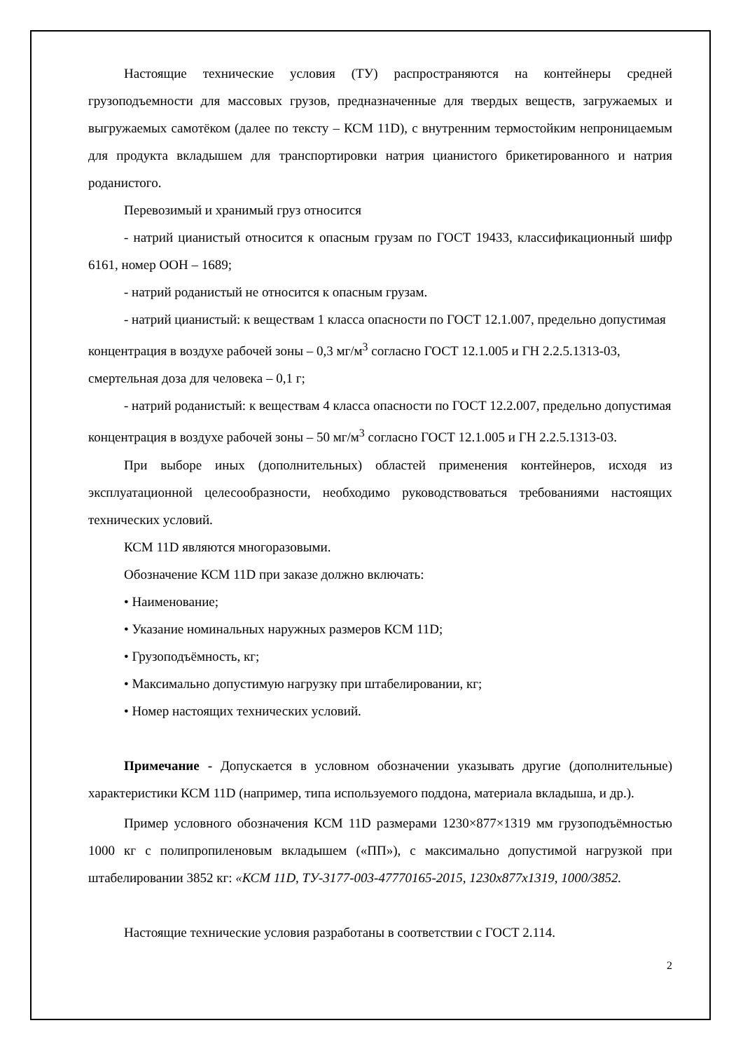Настоящие технические условия (ТУ) распространяются на контейнеры средней грузоподъемности для массовых грузов, предназначенные для твердых веществ, загружаемых и выгружаемых самотёком (далее по тексту – КСМ 11D), с внутренним термостойким непроницаемым для продукта вкладышем для транспортировки натрия цианистого брикетированного и натрия роданистого.
Перевозимый и хранимый груз относится
- натрий цианистый относится к опасным грузам по ГОСТ 19433, классификационный шифр 6161, номер ООН – 1689;
- натрий роданистый не относится к опасным грузам.
- натрий цианистый: к веществам 1 класса опасности по ГОСТ 12.1.007, предельно допустимая концентрация в воздухе рабочей зоны – 0,3 мг/м<sup>3</sup> согласно ГОСТ 12.1.005 и ГН 2.2.5.1313-03, смертельная доза для человека – 0,1 г;
- натрий роданистый: к веществам 4 класса опасности по ГОСТ 12.2.007, предельно допустимая концентрация в воздухе рабочей зоны – 50 мг/м<sup>3</sup> согласно ГОСТ 12.1.005 и ГН 2.2.5.1313-03.
При выборе иных (дополнительных) областей применения контейнеров, исходя из эксплуатационной целесообразности, необходимо руководствоваться требованиями настоящих технических условий.
КСМ 11D являются многоразовыми.
Обозначение КСМ 11D при заказе должно включать:
• Наименование;
• Указание номинальных наружных размеров КСМ 11D;
• Грузоподъёмность, кг;
• Максимально допустимую нагрузку при штабелировании, кг;
• Номер настоящих технических условий.
Примечание - Допускается в условном обозначении указывать другие (дополнительные) характеристики КСМ 11D (например, типа используемого поддона, материала вкладыша, и др.).
Пример условного обозначения КСМ 11D размерами 1230×877×1319 мм грузоподъёмностью 1000 кг с полипропиленовым вкладышем («ПП»), с максимально допустимой нагрузкой при штабелировании 3852 кг: «КСМ 11D, ТУ-3177-003-47770165-2015, 1230х877х1319, 1000/3852.
Настоящие технические условия разработаны в соответствии с ГОСТ 2.114.
2